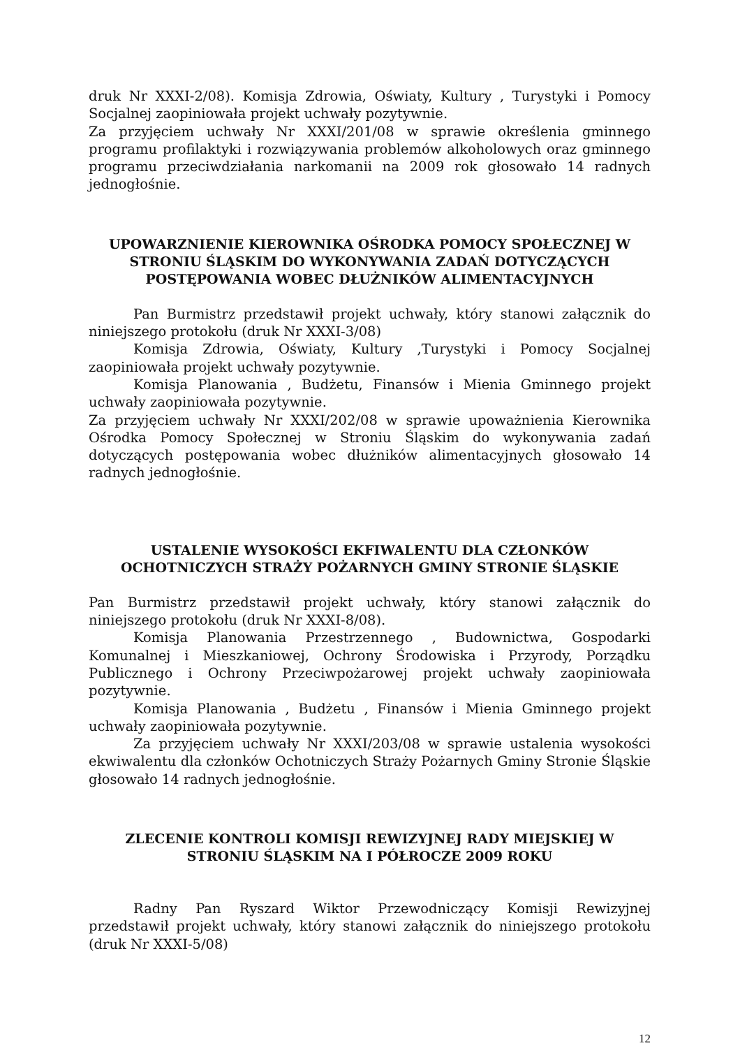druk Nr XXXI-2/08). Komisja Zdrowia, Oświaty, Kultury , Turystyki i Pomocy Socjalnej zaopiniowała projekt uchwały pozytywnie.
Za przyjęciem uchwały Nr XXXI/201/08 w sprawie określenia gminnego programu profilaktyki i rozwiązywania problemów alkoholowych oraz gminnego programu przeciwdziałania narkomanii na 2009 rok głosowało 14 radnych jednogłośnie.
UPOWARZNIENIE KIEROWNIKA OŚRODKA POMOCY SPOŁECZNEJ W STRONIU ŚLĄSKIM DO WYKONYWANIA ZADAŃ DOTYCZĄCYCH POSTĘPOWANIA WOBEC DŁUŻNIKÓW ALIMENTACYJNYCH
Pan Burmistrz przedstawił projekt uchwały, który stanowi załącznik do niniejszego protokołu (druk Nr XXXI-3/08)
Komisja Zdrowia, Oświaty, Kultury ,Turystyki i Pomocy Socjalnej zaopiniowała projekt uchwały pozytywnie.
Komisja Planowania , Budżetu, Finansów i Mienia Gminnego projekt uchwały zaopiniowała pozytywnie.
Za przyjęciem uchwały Nr XXXI/202/08 w sprawie upoważnienia Kierownika Ośrodka Pomocy Społecznej w Stroniu Śląskim do wykonywania zadań dotyczących postępowania wobec dłużników alimentacyjnych głosowało 14 radnych jednogłośnie.
USTALENIE WYSOKOŚCI EKFIWALENTU DLA CZŁONKÓW OCHOTNICZYCH STRAŻY POŻARNYCH GMINY STRONIE ŚLĄSKIE
Pan Burmistrz przedstawił projekt uchwały, który stanowi załącznik do niniejszego protokołu (druk Nr XXXI-8/08).
Komisja Planowania Przestrzennego , Budownictwa, Gospodarki Komunalnej i Mieszkaniowej, Ochrony Środowiska i Przyrody, Porządku Publicznego i Ochrony Przeciwpożarowej projekt uchwały zaopiniowała pozytywnie.
Komisja Planowania , Budżetu , Finansów i Mienia Gminnego projekt uchwały zaopiniowała pozytywnie.
Za przyjęciem uchwały Nr XXXI/203/08 w sprawie ustalenia wysokości ekwiwalentu dla członków Ochotniczych Straży Pożarnych Gminy Stronie Śląskie głosowało 14 radnych jednogłośnie.
ZLECENIE KONTROLI KOMISJI REWIZYJNEJ RADY MIEJSKIEJ W STRONIU ŚLĄSKIM NA I PÓŁROCZE 2009 ROKU
Radny Pan Ryszard Wiktor Przewodniczący Komisji Rewizyjnej przedstawił projekt uchwały, który stanowi załącznik do niniejszego protokołu (druk Nr XXXI-5/08)
12